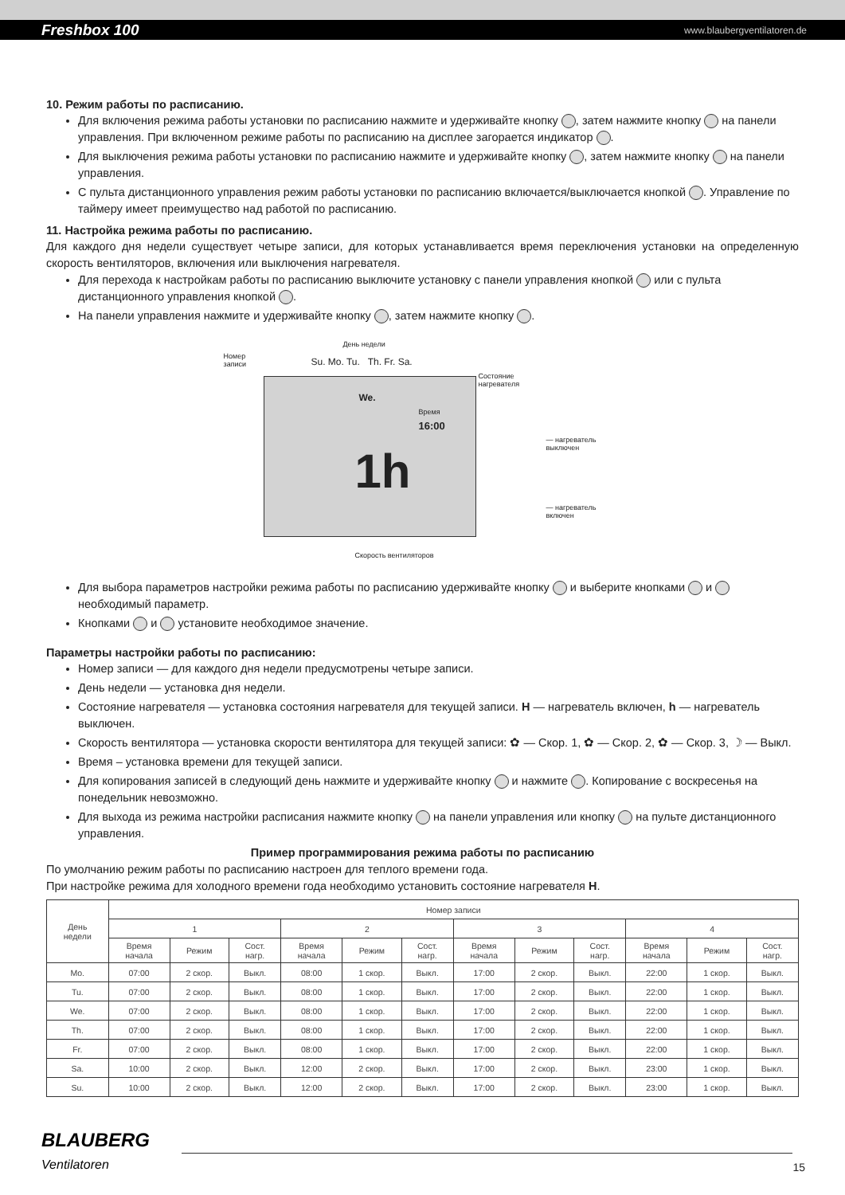Freshbox 100 www.blaubergventilatoren.de
10. Режим работы по расписанию.
Для включения режима работы установки по расписанию нажмите и удерживайте кнопку , затем нажмите кнопку на панели управления. При включенном режиме работы по расписанию на дисплее загорается индикатор .
Для выключения режима работы установки по расписанию нажмите и удерживайте кнопку , затем нажмите кнопку на панели управления.
С пульта дистанционного управления режим работы установки по расписанию включается/выключается кнопкой . Управление по таймеру имеет преимущество над работой по расписанию.
11. Настройка режима работы по расписанию.
Для каждого дня недели существует четыре записи, для которых устанавливается время переключения установки на определенную скорость вентиляторов, включения или выключения нагревателя.
Для перехода к настройкам работы по расписанию выключите установку с панели управления кнопкой или с пульта дистанционного управления кнопкой .
На панели управления нажмите и удерживайте кнопку , затем нажмите кнопку .
День недели
Номер
записи Su. Mo. Tu. Th. Fr. Sa.
Состояние
нагревателя
We.
Время
16:00
1h
— нагреватель выключен
— нагреватель включен
Скорость вентиляторов
Для выбора параметров настройки режима работы по расписанию удерживайте кнопку и выберите кнопками и необходимый параметр.
Кнопками и установите необходимое значение.
Параметры настройки работы по расписанию:
Номер записи — для каждого дня недели предусмотрены четыре записи.
День недели — установка дня недели.
Состояние нагревателя — установка состояния нагревателя для текущей записи. H — нагреватель включен, h — нагреватель выключен.
Скорость вентилятора — установка скорости вентилятора для текущей записи: ✿ — Скор. 1, ✿ — Скор. 2, ✿ — Скор. 3, ☽ — Выкл.
Время – установка времени для текущей записи.
Для копирования записей в следующий день нажмите и удерживайте кнопку и нажмите . Копирование с воскресенья на понедельник невозможно.
Для выхода из режима настройки расписания нажмите кнопку на панели управления или кнопку на пульте дистанционного управления.
Пример программирования режима работы по расписанию
По умолчанию режим работы по расписанию настроен для теплого времени года.
При настройке режима для холодного времени года необходимо установить состояние нагревателя H.
| День недели | Номер записи | | | | | | | | | | | |
| --- | --- | --- | --- | --- | --- | --- | --- | --- | --- | --- | --- | --- |
| | 1 | | | 2 | | | 3 | | | 4 | | |
| | Время начала | Режим | Сост. нагр. | Время начала | Режим | Сост. нагр. | Время начала | Режим | Сост. нагр. | Время начала | Режим | Сост. нагр. |
| Mo. | 07:00 | 2 скор. | Выкл. | 08:00 | 1 скор. | Выкл. | 17:00 | 2 скор. | Выкл. | 22:00 | 1 скор. | Выкл. |
| Tu. | 07:00 | 2 скор. | Выкл. | 08:00 | 1 скор. | Выкл. | 17:00 | 2 скор. | Выкл. | 22:00 | 1 скор. | Выкл. |
| We. | 07:00 | 2 скор. | Выкл. | 08:00 | 1 скор. | Выкл. | 17:00 | 2 скор. | Выкл. | 22:00 | 1 скор. | Выкл. |
| Th. | 07:00 | 2 скор. | Выкл. | 08:00 | 1 скор. | Выкл. | 17:00 | 2 скор. | Выкл. | 22:00 | 1 скор. | Выкл. |
| Fr. | 07:00 | 2 скор. | Выкл. | 08:00 | 1 скор. | Выкл. | 17:00 | 2 скор. | Выкл. | 22:00 | 1 скор. | Выкл. |
| Sa. | 10:00 | 2 скор. | Выкл. | 12:00 | 2 скор. | Выкл. | 17:00 | 2 скор. | Выкл. | 23:00 | 1 скор. | Выкл. |
| Su. | 10:00 | 2 скор. | Выкл. | 12:00 | 2 скор. | Выкл. | 17:00 | 2 скор. | Выкл. | 23:00 | 1 скор. | Выкл. |
BLAUBERG
Ventilatoren
15